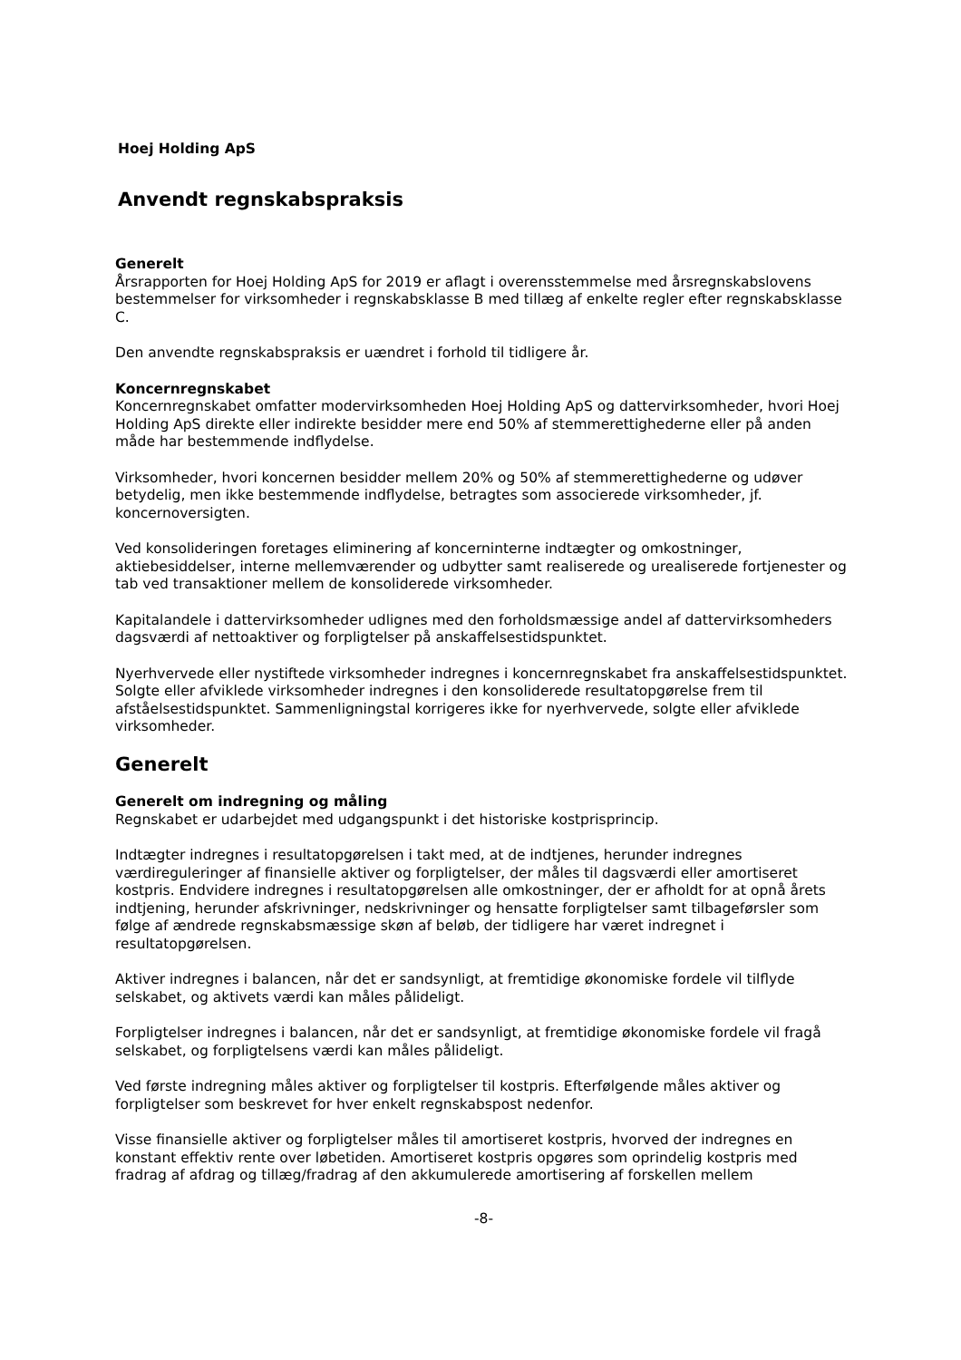Hoej Holding ApS
Anvendt regnskabspraksis
Generelt
Årsrapporten for Hoej Holding ApS for 2019 er aflagt i overensstemmelse med årsregnskabslovens bestemmelser for virksomheder i regnskabsklasse B med tillæg af enkelte regler efter regnskabsklasse C.
Den anvendte regnskabspraksis er uændret i forhold til tidligere år.
Koncernregnskabet
Koncernregnskabet omfatter modervirksomheden Hoej Holding ApS og dattervirksomheder, hvori Hoej Holding ApS direkte eller indirekte besidder mere end 50% af stemmerettighederne eller på anden måde har bestemmende indflydelse.
Virksomheder, hvori koncernen besidder mellem 20% og 50% af stemmerettighederne og udøver betydelig, men ikke bestemmende indflydelse, betragtes som associerede virksomheder, jf. koncernoversigten.
Ved konsolideringen foretages eliminering af koncerninterne indtægter og omkostninger, aktiebesiddelser, interne mellemværender og udbytter samt realiserede og urealiserede fortjenester og tab ved transaktioner mellem de konsoliderede virksomheder.
Kapitalandele i dattervirksomheder udlignes med den forholdsmæssige andel af dattervirksomheders dagsværdi af nettoaktiver og forpligtelser på anskaffelsestidspunktet.
Nyerhvervede eller nystiftede virksomheder indregnes i koncernregnskabet fra anskaffelsestidspunktet. Solgte eller afviklede virksomheder indregnes i den konsoliderede resultatopgørelse frem til afståelsestidspunktet. Sammenligningstal korrigeres ikke for nyerhvervede, solgte eller afviklede virksomheder.
Generelt
Generelt om indregning og måling
Regnskabet er udarbejdet med udgangspunkt i det historiske kostprisprincip.
Indtægter indregnes i resultatopgørelsen i takt med, at de indtjenes, herunder indregnes værdireguleringer af finansielle aktiver og forpligtelser, der måles til dagsværdi eller amortiseret kostpris. Endvidere indregnes i resultatopgørelsen alle omkostninger, der er afholdt for at opnå årets indtjening, herunder afskrivninger, nedskrivninger og hensatte forpligtelser samt tilbageførsler som følge af ændrede regnskabsmæssige skøn af beløb, der tidligere har været indregnet i resultatopgørelsen.
Aktiver indregnes i balancen, når det er sandsynligt, at fremtidige økonomiske fordele vil tilflyde selskabet, og aktivets værdi kan måles pålideligt.
Forpligtelser indregnes i balancen, når det er sandsynligt, at fremtidige økonomiske fordele vil fragå selskabet, og forpligtelsens værdi kan måles pålideligt.
Ved første indregning måles aktiver og forpligtelser til kostpris. Efterfølgende måles aktiver og forpligtelser som beskrevet for hver enkelt regnskabspost nedenfor.
Visse finansielle aktiver og forpligtelser måles til amortiseret kostpris, hvorved der indregnes en konstant effektiv rente over løbetiden. Amortiseret kostpris opgøres som oprindelig kostpris med fradrag af afdrag og tillæg/fradrag af den akkumulerede amortisering af forskellen mellem
-8-